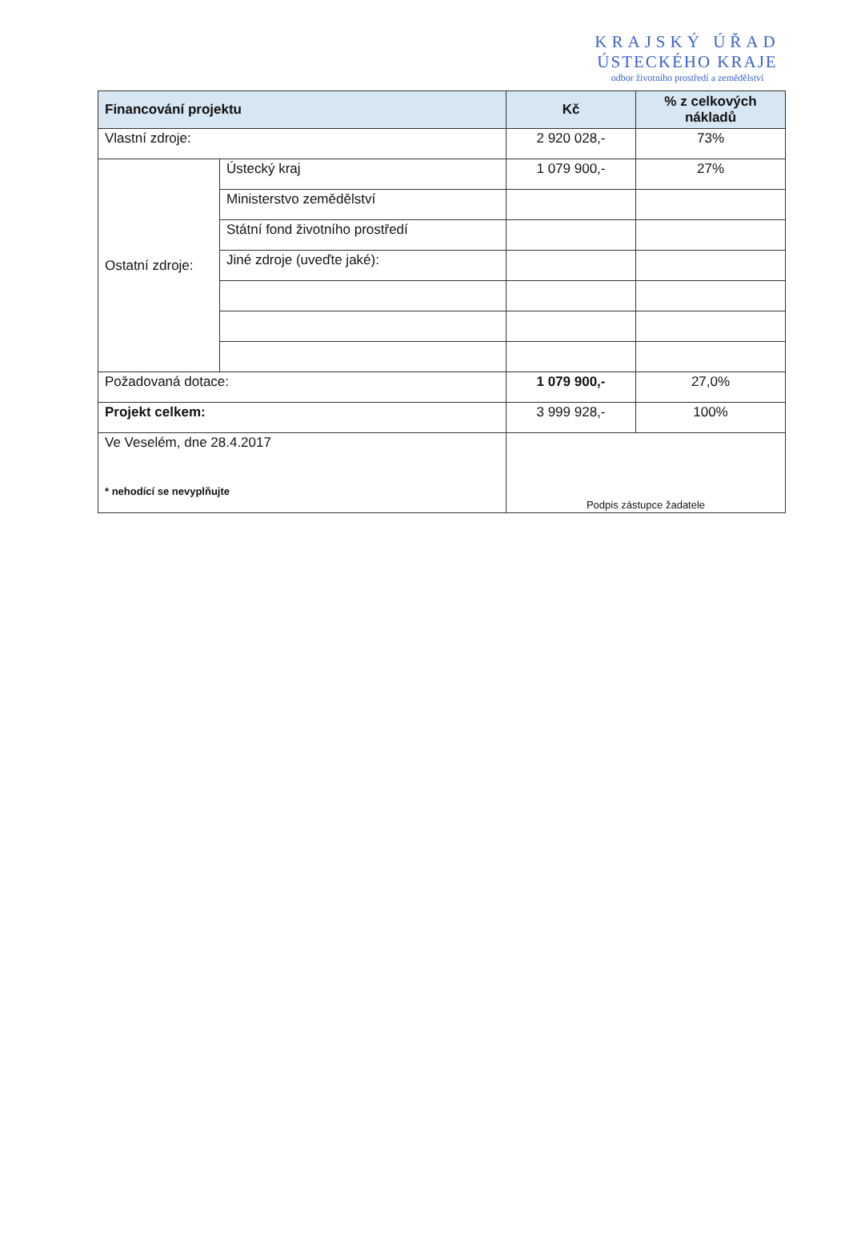KRAJSKÝ ÚŘAD
ÚSTECKÉHO KRAJE
odbor životního prostředí a zemědělství
| Financování projektu | | Kč | % z celkových nákladů |
| --- | --- | --- | --- |
| Vlastní zdroje: | | 2 920 028,- | 73% |
| Ostatní zdroje: | Ústecký kraj | 1 079 900,- | 27% |
| | Ministerstvo zemědělství | | |
| | Státní fond životního prostředí | | |
| | Jiné zdroje (uveďte jaké): | | |
| Požadovaná dotace: | | 1 079 900,- | 27,0% |
| Projekt celkem: | | 3 999 928,- | 100% |
| Ve Veselém, dne 28.4.2017 * nehodící se nevyplňujte | | Podpis zástupce žadatele | |